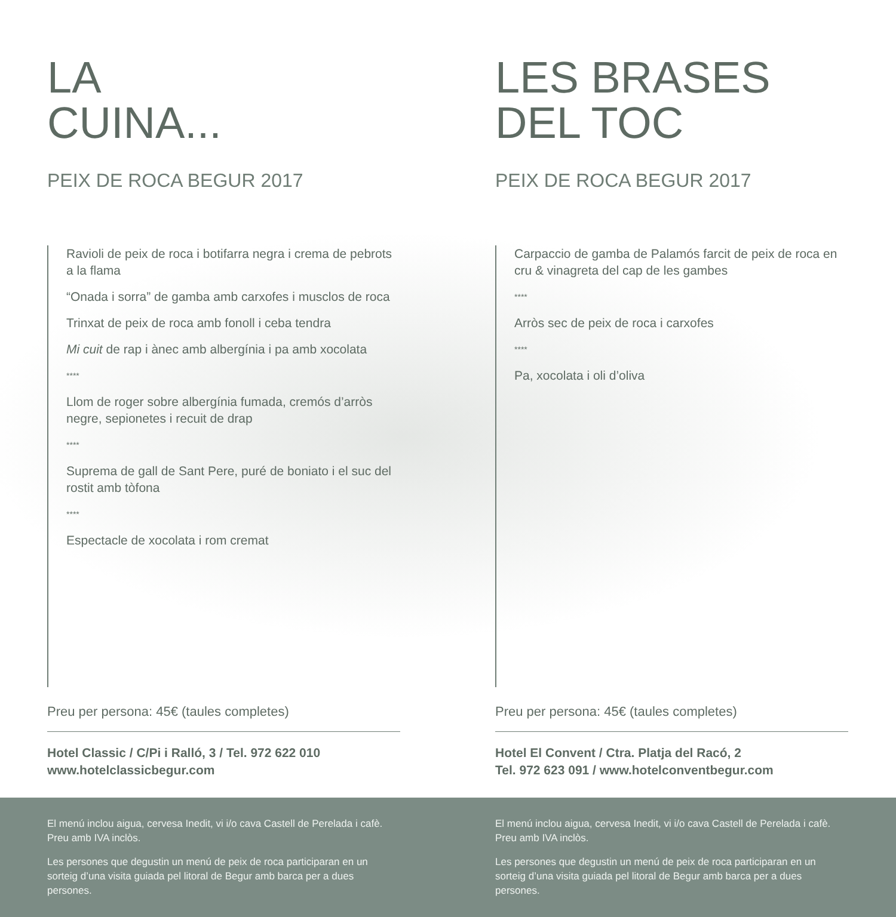LA
CUINA...
PEIX DE ROCA BEGUR 2017
Ravioli de peix de roca i botifarra negra i crema de pebrots a la flama
“Onada i sorra” de gamba amb carxofes i musclos de roca
Trinxat de peix de roca amb fonoll i ceba tendra
Mi cuit de rap i ànec amb albergínia i pa amb xocolata
****
Llom de roger sobre albergínia fumada, cremós d’arròs negre, sepionetes i recuit de drap
****
Suprema de gall de Sant Pere, puré de boniato i el suc del rostit amb tòfona
****
Espectacle de xocolata i rom cremat
Preu per persona: 45€ (taules completes)
Hotel Classic / C/Pi i Ralló, 3 / Tel. 972 622 010
www.hotelclassicbegur.com
LES BRASES
DEL TOC
PEIX DE ROCA BEGUR 2017
Carpaccio de gamba de Palamós farcit de peix de roca en cru & vinagreta del cap de les gambes
****
Arròs sec de peix de roca i carxofes
****
Pa, xocolata i oli d’oliva
Preu per persona: 45€ (taules completes)
Hotel El Convent / Ctra. Platja del Racó, 2
Tel. 972 623 091 / www.hotelconventbegur.com
El menú inclou aigua, cervesa Inedit, vi i/o cava Castell de Perelada i cafè. Preu amb IVA inclòs.
Les persones que degustin un menú de peix de roca participaran en un sorteig d’una visita guiada pel litoral de Begur amb barca per a dues persones.
El menú inclou aigua, cervesa Inedit, vi i/o cava Castell de Perelada i cafè. Preu amb IVA inclòs.
Les persones que degustin un menú de peix de roca participaran en un sorteig d’una visita guiada pel litoral de Begur amb barca per a dues persones.